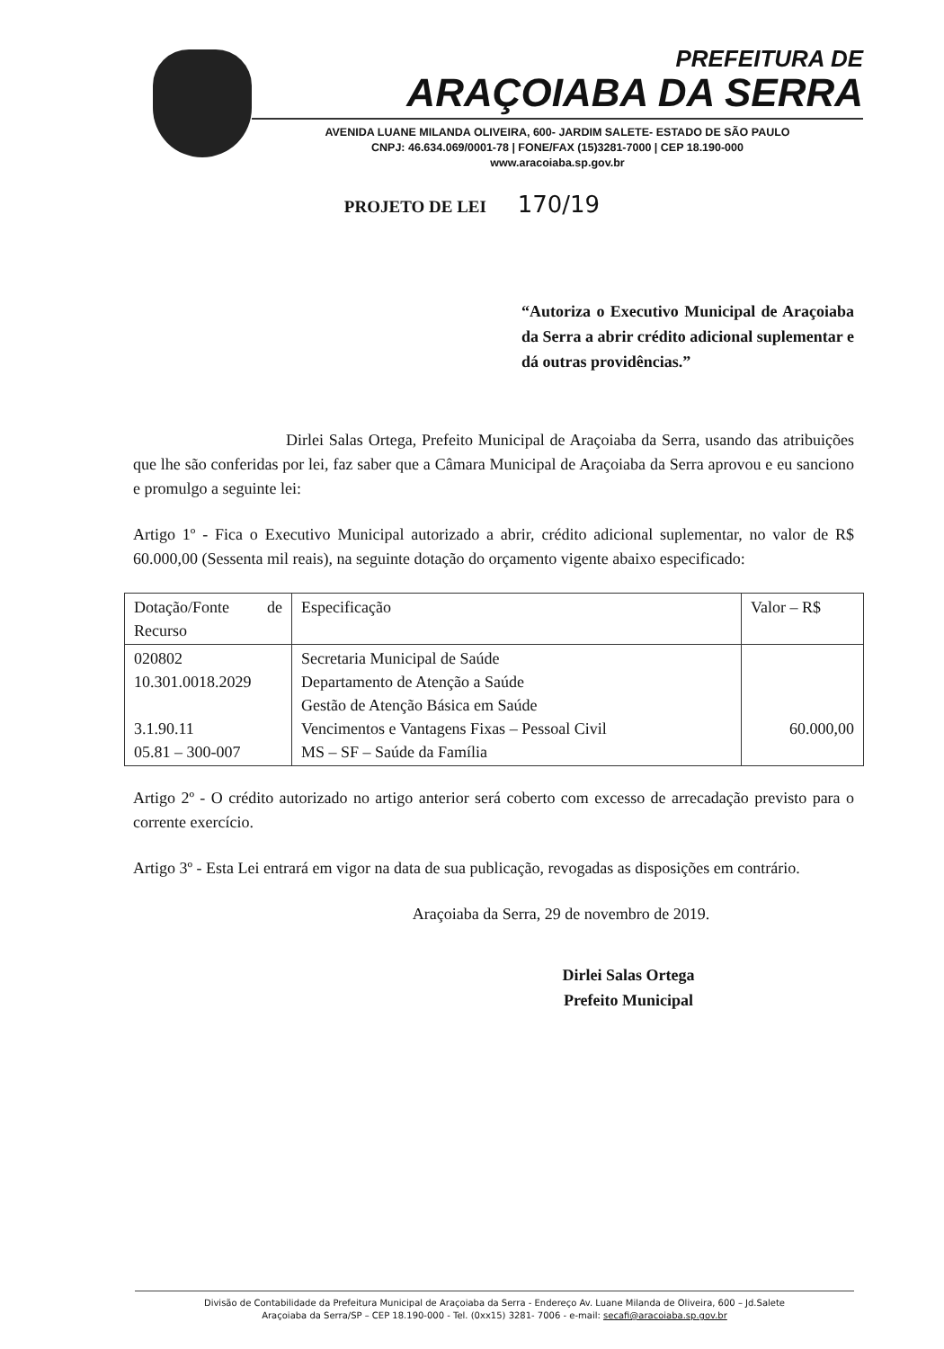PREFEITURA DE
ARAÇOIABA DA SERRA
AVENIDA LUANE MILANDA OLIVEIRA, 600- JARDIM SALETE- ESTADO DE SÃO PAULO
CNPJ: 46.634.069/0001-78 | FONE/FAX (15)3281-7000 | CEP 18.190-000
www.aracoiaba.sp.gov.br
PROJETO DE LEI 170/19
“Autoriza o Executivo Municipal de Araçoiaba da Serra a abrir crédito adicional suplementar e dá outras providências.”
Dirlei Salas Ortega, Prefeito Municipal de Araçoiaba da Serra, usando das atribuições que lhe são conferidas por lei, faz saber que a Câmara Municipal de Araçoiaba da Serra aprovou e eu sanciono e promulgo a seguinte lei:
Artigo 1º - Fica o Executivo Municipal autorizado a abrir, crédito adicional suplementar, no valor de R$ 60.000,00 (Sessenta mil reais), na seguinte dotação do orçamento vigente abaixo especificado:
| Dotação/Fonte de Recurso | Especificação | Valor – R$ |
| 020802 10.301.0018.2029 3.1.90.11 05.81 – 300-007 | Secretaria Municipal de Saúde Departamento de Atenção a Saúde Gestão de Atenção Básica em Saúde Vencimentos e Vantagens Fixas – Pessoal Civil MS – SF – Saúde da Família | 60.000,00 |
Artigo 2º - O crédito autorizado no artigo anterior será coberto com excesso de arrecadação previsto para o corrente exercício.
Artigo 3º - Esta Lei entrará em vigor na data de sua publicação, revogadas as disposições em contrário.
Araçoiaba da Serra, 29 de novembro de 2019.
Dirlei Salas Ortega
Prefeito Municipal
Divisão de Contabilidade da Prefeitura Municipal de Araçoiaba da Serra - Endereço Av. Luane Milanda de Oliveira, 600 – Jd.Salete
Araçoiaba da Serra/SP – CEP 18.190-000 - Tel. (0xx15) 3281- 7006 - e-mail: secafi@aracoiaba.sp.gov.br